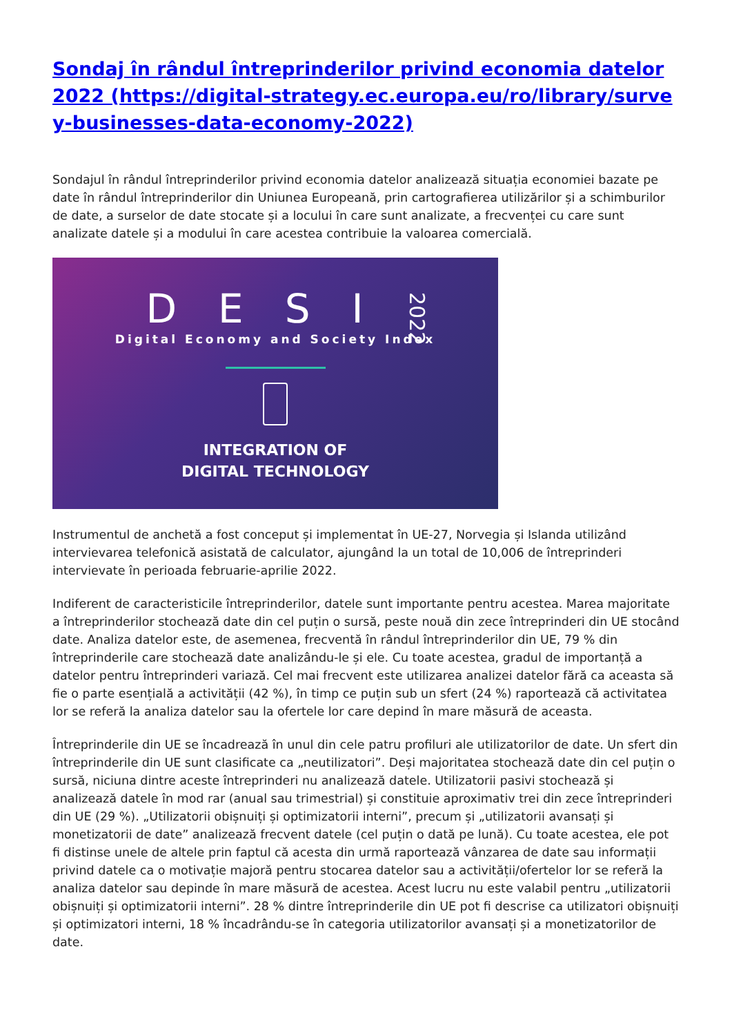Sondaj în rândul întreprinderilor privind economia datelor 2022 (https://digital-strategy.ec.europa.eu/ro/library/survey-businesses-data-economy-2022)
Sondajul în rândul întreprinderilor privind economia datelor analizează situația economiei bazate pe date în rândul întreprinderilor din Uniunea Europeană, prin cartografierea utilizărilor și a schimburilor de date, a surselor de date stocate și a locului în care sunt analizate, a frecvenței cu care sunt analizate datele și a modului în care acestea contribuie la valoarea comercială.
DESI
2022
Digital Economy and Society Index
INTEGRATION OF
DIGITAL TECHNOLOGY
Instrumentul de anchetă a fost conceput și implementat în UE-27, Norvegia și Islanda utilizând intervievarea telefonică asistată de calculator, ajungând la un total de 10,006 de întreprinderi intervievate în perioada februarie-aprilie 2022.
Indiferent de caracteristicile întreprinderilor, datele sunt importante pentru acestea. Marea majoritate a întreprinderilor stochează date din cel puțin o sursă, peste nouă din zece întreprinderi din UE stocând date. Analiza datelor este, de asemenea, frecventă în rândul întreprinderilor din UE, 79 % din întreprinderile care stochează date analizându-le și ele. Cu toate acestea, gradul de importanță a datelor pentru întreprinderi variază. Cel mai frecvent este utilizarea analizei datelor fără ca aceasta să fie o parte esențială a activității (42 %), în timp ce puțin sub un sfert (24 %) raportează că activitatea lor se referă la analiza datelor sau la ofertele lor care depind în mare măsură de aceasta.
Întreprinderile din UE se încadrează în unul din cele patru profiluri ale utilizatorilor de date. Un sfert din întreprinderile din UE sunt clasificate ca „neutilizatori”. Deși majoritatea stochează date din cel puțin o sursă, niciuna dintre aceste întreprinderi nu analizează datele. Utilizatorii pasivi stochează și analizează datele în mod rar (anual sau trimestrial) și constituie aproximativ trei din zece întreprinderi din UE (29 %). „Utilizatorii obișnuiți și optimizatorii interni”, precum și „utilizatorii avansați și monetizatorii de date” analizează frecvent datele (cel puțin o dată pe lună). Cu toate acestea, ele pot fi distinse unele de altele prin faptul că acesta din urmă raportează vânzarea de date sau informații privind datele ca o motivație majoră pentru stocarea datelor sau a activității/ofertelor lor se referă la analiza datelor sau depinde în mare măsură de acestea. Acest lucru nu este valabil pentru „utilizatorii obișnuiți și optimizatorii interni”. 28 % dintre întreprinderile din UE pot fi descrise ca utilizatori obișnuiți și optimizatori interni, 18 % încadrându-se în categoria utilizatorilor avansați și a monetizatorilor de date.